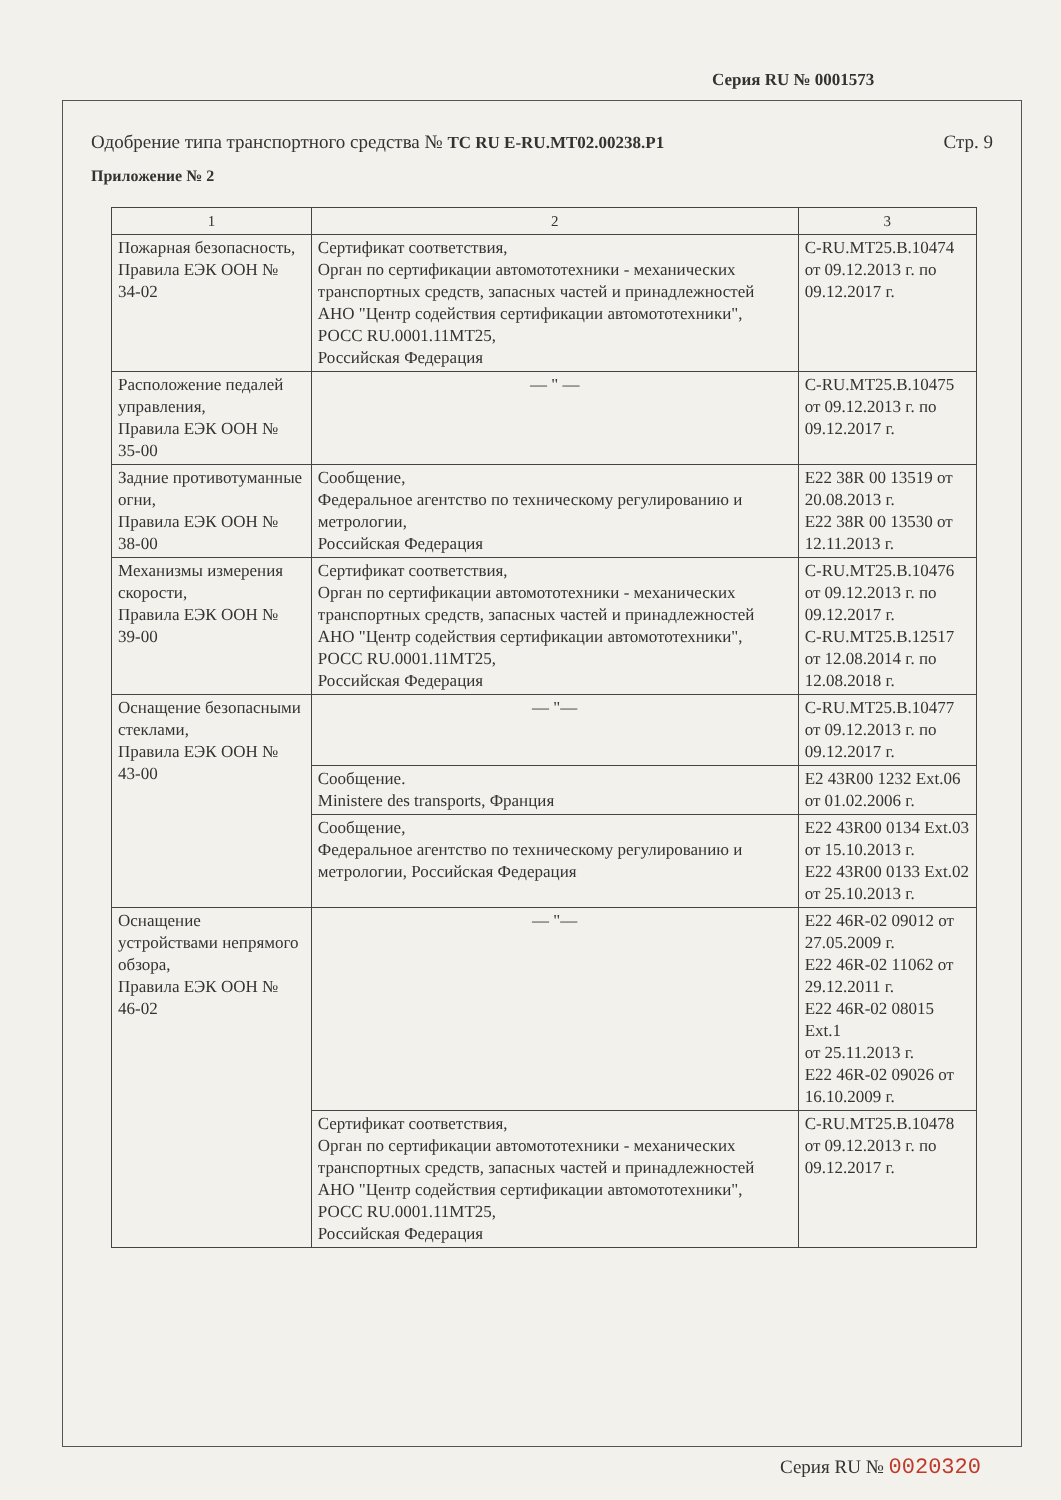Серия RU № 0001573
Одобрение типа транспортного средства № ТС RU E-RU.MT02.00238.P1 Стр. 9
Приложение № 2
| 1 | 2 | 3 |
| --- | --- | --- |
| Пожарная безопасность, Правила ЕЭК ООН № 34-02 | Сертификат соответствия, Орган по сертификации автомототехники - механических транспортных средств, запасных частей и принадлежностей АНО "Центр содействия сертификации автомототехники", РОСС RU.0001.11МТ25, Российская Федерация | C-RU.MT25.B.10474 от 09.12.2013 г. по 09.12.2017 г. |
| Расположение педалей управления, Правила ЕЭК ООН № 35-00 | — " — | C-RU.MT25.B.10475 от 09.12.2013 г. по 09.12.2017 г. |
| Задние противотуманные огни, Правила ЕЭК ООН № 38-00 | Сообщение, Федеральное агентство по техническому регулированию и метрологии, Российская Федерация | E22 38R 00 13519 от 20.08.2013 г. E22 38R 00 13530 от 12.11.2013 г. |
| Механизмы измерения скорости, Правила ЕЭК ООН № 39-00 | Сертификат соответствия, Орган по сертификации автомототехники - механических транспортных средств, запасных частей и принадлежностей АНО "Центр содействия сертификации автомототехники", РОСС RU.0001.11МТ25, Российская Федерация | C-RU.MT25.B.10476 от 09.12.2013 г. по 09.12.2017 г. C-RU.MT25.B.12517 от 12.08.2014 г. по 12.08.2018 г. |
| Оснащение безопасными стеклами, Правила ЕЭК ООН № 43-00 | — "— | C-RU.MT25.B.10477 от 09.12.2013 г. по 09.12.2017 г. |
| | Сообщение. Ministere des transports, Франция | E2 43R00 1232 Ext.06 от 01.02.2006 г. |
| | Сообщение, Федеральное агентство по техническому регулированию и метрологии, Российская Федерация | E22 43R00 0134 Ext.03 от 15.10.2013 г. E22 43R00 0133 Ext.02 от 25.10.2013 г. |
| Оснащение устройствами непрямого обзора, Правила ЕЭК ООН № 46-02 | — "— | E22 46R-02 09012 от 27.05.2009 г. E22 46R-02 11062 от 29.12.2011 г. E22 46R-02 08015 Ext.1 от 25.11.2013 г. E22 46R-02 09026 от 16.10.2009 г. |
| | Сертификат соответствия, Орган по сертификации автомототехники - механических транспортных средств, запасных частей и принадлежностей АНО "Центр содействия сертификации автомототехники", РОСС RU.0001.11МТ25, Российская Федерация | C-RU.MT25.B.10478 от 09.12.2013 г. по 09.12.2017 г. |
Серия RU № 0020320